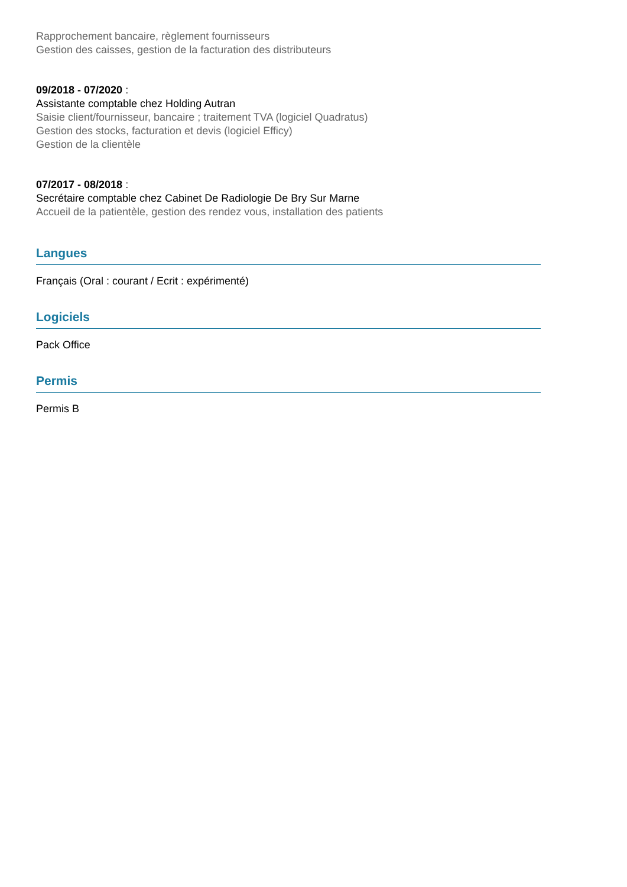Rapprochement bancaire, règlement fournisseurs
Gestion des caisses, gestion de la facturation des distributeurs
09/2018 - 07/2020 :
Assistante comptable chez Holding Autran
Saisie client/fournisseur, bancaire ; traitement TVA (logiciel Quadratus)
Gestion des stocks, facturation et devis (logiciel Efficy)
Gestion de la clientèle
07/2017 - 08/2018 :
Secrétaire comptable chez Cabinet De Radiologie De Bry Sur Marne
Accueil de la patientèle, gestion des rendez vous, installation des patients
Langues
Français (Oral : courant / Ecrit : expérimenté)
Logiciels
Pack Office
Permis
Permis B